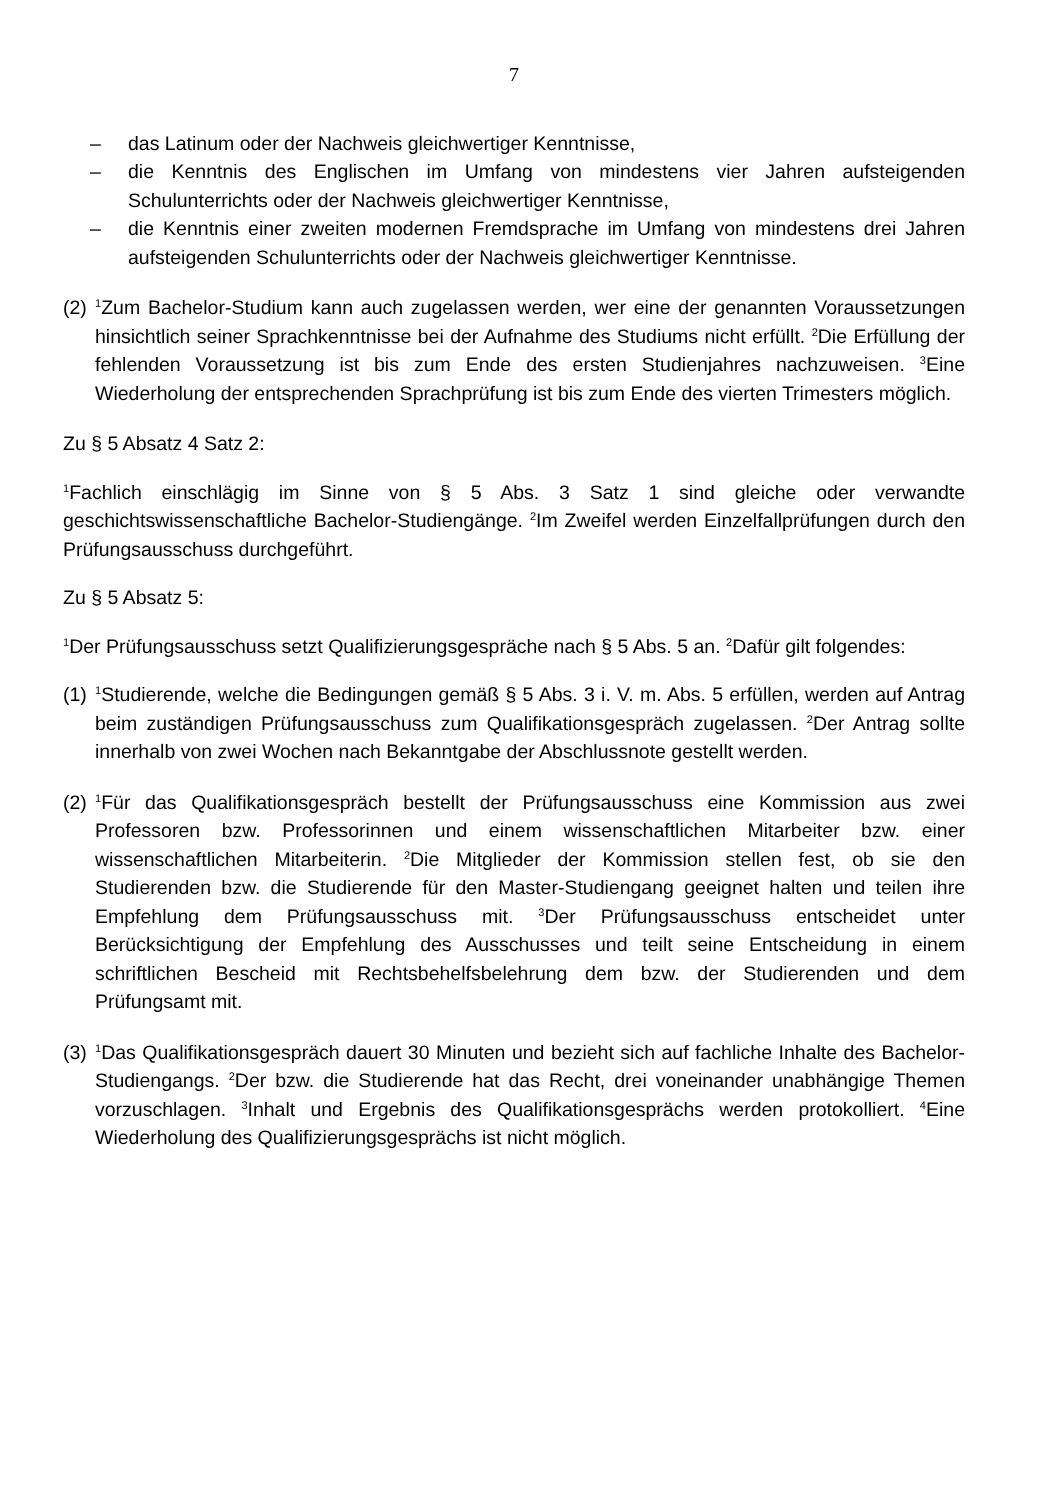7
– das Latinum oder der Nachweis gleichwertiger Kenntnisse,
– die Kenntnis des Englischen im Umfang von mindestens vier Jahren aufsteigenden Schulunterrichts oder der Nachweis gleichwertiger Kenntnisse,
– die Kenntnis einer zweiten modernen Fremdsprache im Umfang von mindestens drei Jahren aufsteigenden Schulunterrichts oder der Nachweis gleichwertiger Kenntnisse.
(2) <sup>1</sup>Zum Bachelor-Studium kann auch zugelassen werden, wer eine der genannten Voraussetzungen hinsichtlich seiner Sprachkenntnisse bei der Aufnahme des Studiums nicht erfüllt. <sup>2</sup>Die Erfüllung der fehlenden Voraussetzung ist bis zum Ende des ersten Studienjahres nachzuweisen. <sup>3</sup>Eine Wiederholung der entsprechenden Sprachprüfung ist bis zum Ende des vierten Trimesters möglich.
Zu § 5 Absatz 4 Satz 2:
<sup>1</sup> Fachlich einschlägig im Sinne von § 5 Abs. 3 Satz 1 sind gleiche oder verwandte geschichtswissenschaftliche Bachelor-Studiengänge. <sup>2</sup>Im Zweifel werden Einzelfallprüfungen durch den Prüfungsausschuss durchgeführt.
Zu § 5 Absatz 5:
<sup>1</sup> Der Prüfungsausschuss setzt Qualifizierungsgespräche nach § 5 Abs. 5 an. <sup>2</sup>Dafür gilt folgendes:
(1) <sup>1</sup>Studierende, welche die Bedingungen gemäß § 5 Abs. 3 i. V. m. Abs. 5 erfüllen, werden auf Antrag beim zuständigen Prüfungsausschuss zum Qualifikationsgespräch zugelassen. <sup>2</sup>Der Antrag sollte innerhalb von zwei Wochen nach Bekanntgabe der Abschlussnote gestellt werden.
(2) <sup>1</sup>Für das Qualifikationsgespräch bestellt der Prüfungsausschuss eine Kommission aus zwei Professoren bzw. Professorinnen und einem wissenschaftlichen Mitarbeiter bzw. einer wissenschaftlichen Mitarbeiterin. <sup>2</sup>Die Mitglieder der Kommission stellen fest, ob sie den Studierenden bzw. die Studierende für den Master-Studiengang geeignet halten und teilen ihre Empfehlung dem Prüfungsausschuss mit. <sup>3</sup>Der Prüfungsausschuss entscheidet unter Berücksichtigung der Empfehlung des Ausschusses und teilt seine Entscheidung in einem schriftlichen Bescheid mit Rechtsbehelfsbelehrung dem bzw. der Studierenden und dem Prüfungsamt mit.
(3) <sup>1</sup>Das Qualifikationsgespräch dauert 30 Minuten und bezieht sich auf fachliche Inhalte des Bachelor-Studiengangs. <sup>2</sup>Der bzw. die Studierende hat das Recht, drei voneinander unabhängige Themen vorzuschlagen. <sup>3</sup>Inhalt und Ergebnis des Qualifikationsgesprächs werden protokolliert. <sup>4</sup>Eine Wiederholung des Qualifizierungsgesprächs ist nicht möglich.